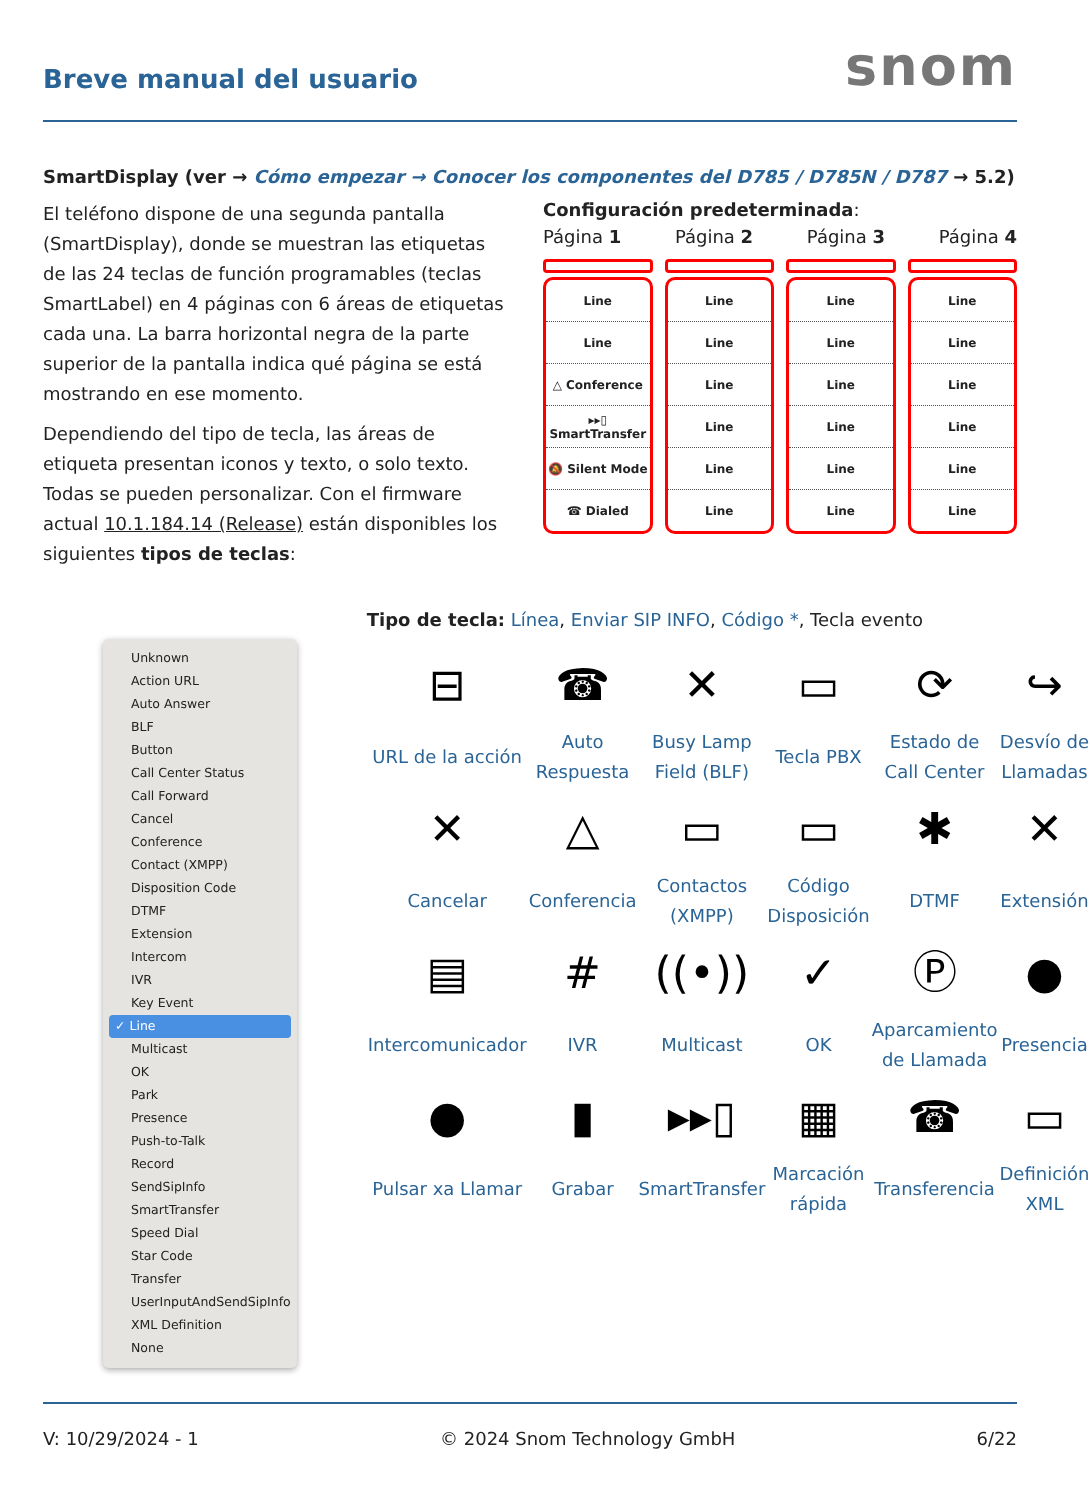Breve manual del usuario
snom
SmartDisplay (ver → Cómo empezar → Conocer los componentes del D785 / D785N / D787 → 5.2)
El teléfono dispone de una segunda pantalla (SmartDisplay), donde se muestran las etiquetas de las 24 teclas de función programables (teclas SmartLabel) en 4 páginas con 6 áreas de etiquetas cada una. La barra horizontal negra de la parte superior de la pantalla indica qué página se está mostrando en ese momento.
Dependiendo del tipo de tecla, las áreas de etiqueta presentan iconos y texto, o solo texto. Todas se pueden personalizar. Con el firmware actual 10.1.184.14 (Release) están disponibles los siguientes tipos de teclas:
Configuración predeterminada:
Página 1 Página 2 Página 3 Página 4
Line
Line
△ Conference
▸▸▯ SmartTransfer
🔕 Silent Mode
☎ Dialed
Line
Line
Line
Line
Line
Line
Line
Line
Line
Line
Line
Line
Line
Line
Line
Line
Line
Line
Unknown
Action URL
Auto Answer
BLF
Button
Call Center Status
Call Forward
Cancel
Conference
Contact (XMPP)
Disposition Code
DTMF
Extension
Intercom
IVR
Key Event
✓ Line
Multicast
OK
Park
Presence
Push-to-Talk
Record
SendSipInfo
SmartTransfer
Speed Dial
Star Code
Transfer
UserInputAndSendSipInfo
XML Definition
None
Tipo de tecla: Línea, Enviar SIP INFO, Código *, Tecla evento
| ⊟ | ☎ | ✕ | ▭ | ⟳ | ↪ |
| URL de la acción | Auto Respuesta | Busy Lamp Field (BLF) | Tecla PBX | Estado de Call Center | Desvío de Llamadas |
| ✕ | △ | ▭ | ▭ | ✱ | ✕ |
| Cancelar | Conferencia | Contactos (XMPP) | Código Disposición | DTMF | Extensión |
| ▤ | # | ((•)) | ✓ | Ⓟ | ● |
| Intercomunicador | IVR | Multicast | OK | Aparcamiento de Llamada | Presencia |
| ● | ▮ | ▸▸▯ | ▦ | ☎ | ▭ |
| Pulsar xa Llamar | Grabar | SmartTransfer | Marcación rápida | Transferencia | Definición XML |
V: 10/29/2024 - 1 © 2024 Snom Technology GmbH 6/22